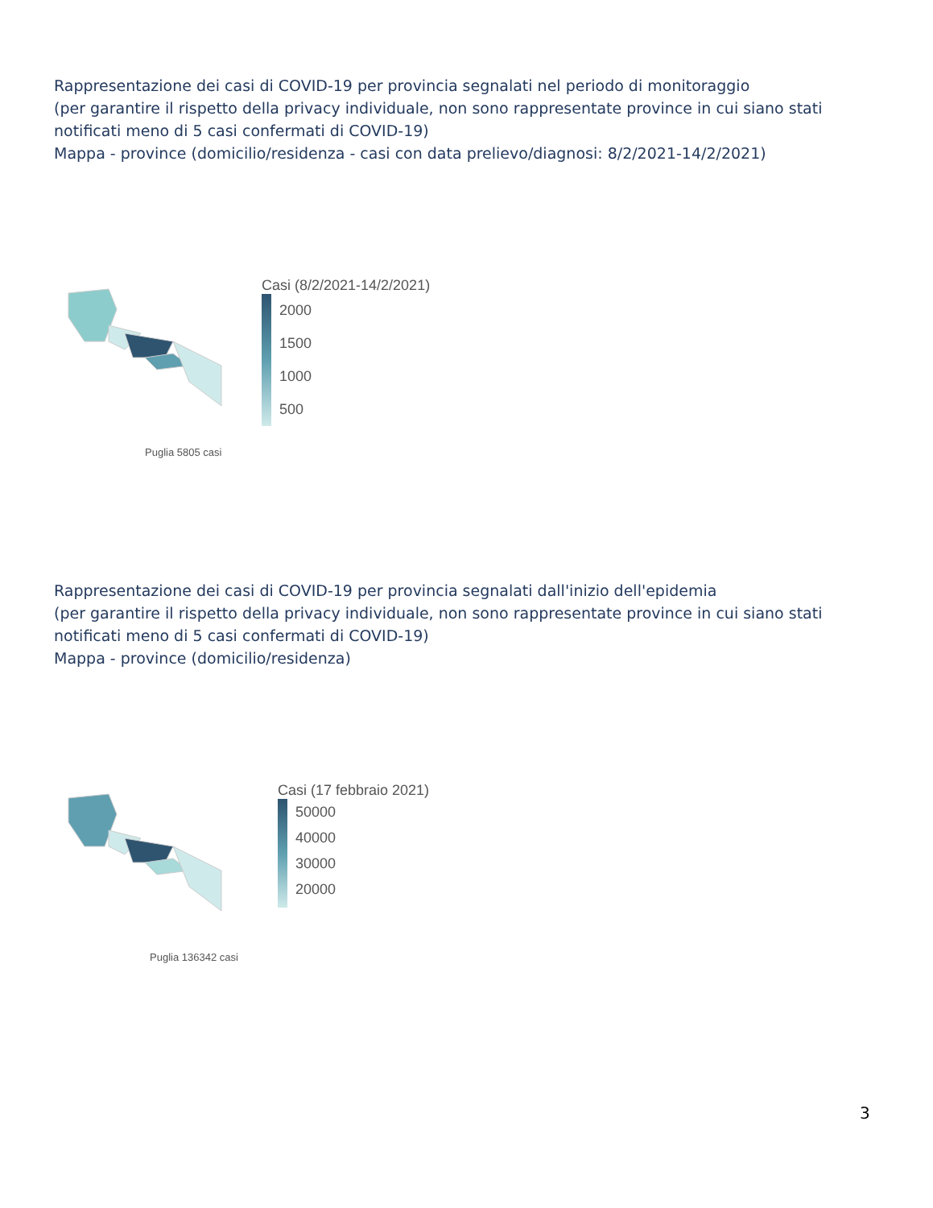Rappresentazione dei casi di COVID-19 per provincia segnalati nel periodo di monitoraggio
(per garantire il rispetto della privacy individuale, non sono rappresentate province in cui siano stati notificati meno di 5 casi confermati di COVID-19)
Mappa - province (domicilio/residenza - casi con data prelievo/diagnosi: 8/2/2021-14/2/2021)
Casi (8/2/2021-14/2/2021)
2000
1500
1000
500
Puglia 5805 casi
Rappresentazione dei casi di COVID-19 per provincia segnalati dall'inizio dell'epidemia
(per garantire il rispetto della privacy individuale, non sono rappresentate province in cui siano stati notificati meno di 5 casi confermati di COVID-19)
Mappa - province (domicilio/residenza)
Casi (17 febbraio 2021)
50000
40000
30000
20000
Puglia 136342 casi
3